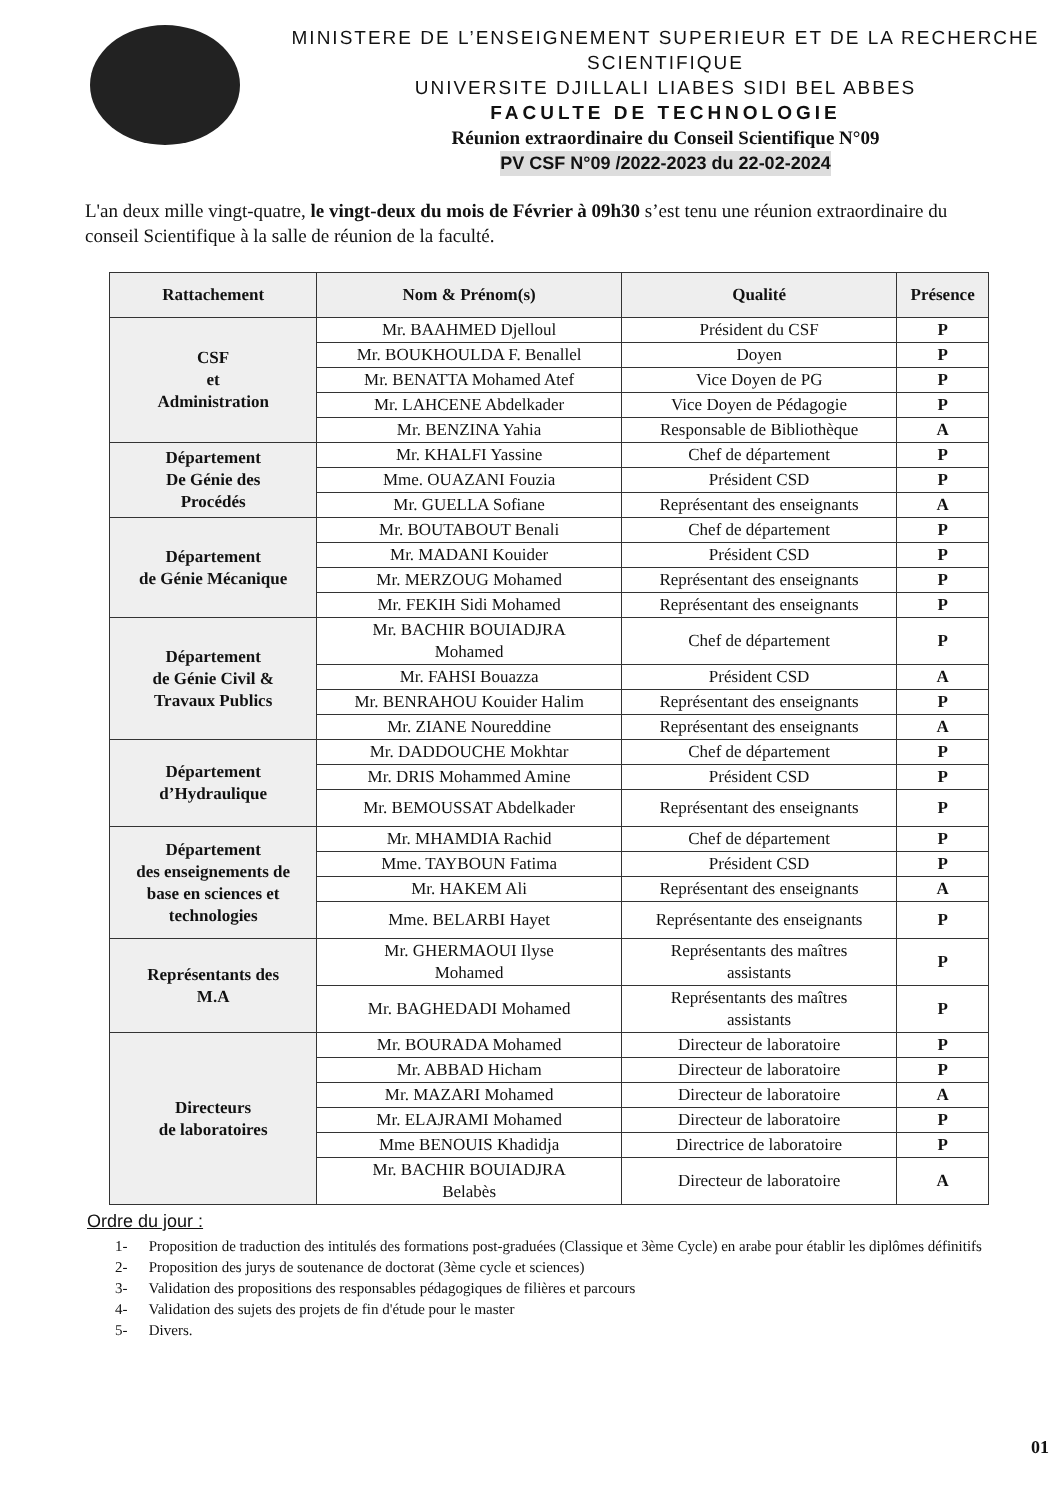MINISTERE DE L’ENSEIGNEMENT SUPERIEUR ET DE LA RECHERCHE SCIENTIFIQUE
UNIVERSITE DJILLALI LIABES SIDI BEL ABBES
FACULTE DE TECHNOLOGIE
Réunion extraordinaire du Conseil Scientifique N°09
PV CSF N°09 /2022-2023 du 22-02-2024
L'an deux mille vingt-quatre, le vingt-deux du mois de Février à 09h30 s’est tenu une réunion extraordinaire du conseil Scientifique à la salle de réunion de la faculté.
| Rattachement | Nom & Prénom(s) | Qualité | Présence |
| --- | --- | --- | --- |
| CSF et Administration | Mr. BAAHMED Djelloul | Président du CSF | P |
| | Mr. BOUKHOULDA F. Benallel | Doyen | P |
| | Mr. BENATTA Mohamed Atef | Vice Doyen de PG | P |
| | Mr. LAHCENE Abdelkader | Vice Doyen de Pédagogie | P |
| | Mr. BENZINA Yahia | Responsable de Bibliothèque | A |
| Département De Génie des Procédés | Mr. KHALFI Yassine | Chef de département | P |
| | Mme. OUAZANI Fouzia | Président CSD | P |
| | Mr. GUELLA Sofiane | Représentant des enseignants | A |
| Département de Génie Mécanique | Mr. BOUTABOUT Benali | Chef de département | P |
| | Mr. MADANI Kouider | Président CSD | P |
| | Mr. MERZOUG Mohamed | Représentant des enseignants | P |
| | Mr. FEKIH Sidi Mohamed | Représentant des enseignants | P |
| Département de Génie Civil & Travaux Publics | Mr. BACHIR BOUIADJRA Mohamed | Chef de département | P |
| | Mr. FAHSI Bouazza | Président CSD | A |
| | Mr. BENRAHOU Kouider Halim | Représentant des enseignants | P |
| | Mr. ZIANE Noureddine | Représentant des enseignants | A |
| Département d’Hydraulique | Mr. DADDOUCHE Mokhtar | Chef de département | P |
| | Mr. DRIS Mohammed Amine | Président CSD | P |
| | Mr. BEMOUSSAT Abdelkader | Représentant des enseignants | P |
| Département des enseignements de base en sciences et technologies | Mr. MHAMDIA Rachid | Chef de département | P |
| | Mme. TAYBOUN Fatima | Président CSD | P |
| | Mr. HAKEM Ali | Représentant des enseignants | A |
| | Mme. BELARBI Hayet | Représentante des enseignants | P |
| Représentants des M.A | Mr. GHERMAOUI Ilyse Mohamed | Représentants des maîtres assistants | P |
| | Mr. BAGHEDADI Mohamed | Représentants des maîtres assistants | P |
| Directeurs de laboratoires | Mr. BOURADA Mohamed | Directeur de laboratoire | P |
| | Mr. ABBAD Hicham | Directeur de laboratoire | P |
| | Mr. MAZARI Mohamed | Directeur de laboratoire | A |
| | Mr. ELAJRAMI Mohamed | Directeur de laboratoire | P |
| | Mme BENOUIS Khadidja | Directrice de laboratoire | P |
| | Mr. BACHIR BOUIADJRA Belabès | Directeur de laboratoire | A |
Ordre du jour :
1- Proposition de traduction des intitulés des formations post-graduées (Classique et 3ème Cycle) en arabe pour établir les diplômes définitifs
2- Proposition des jurys de soutenance de doctorat (3ème cycle et sciences)
3- Validation des propositions des responsables pédagogiques de filières et parcours
4- Validation des sujets des projets de fin d'étude pour le master
5- Divers.
01